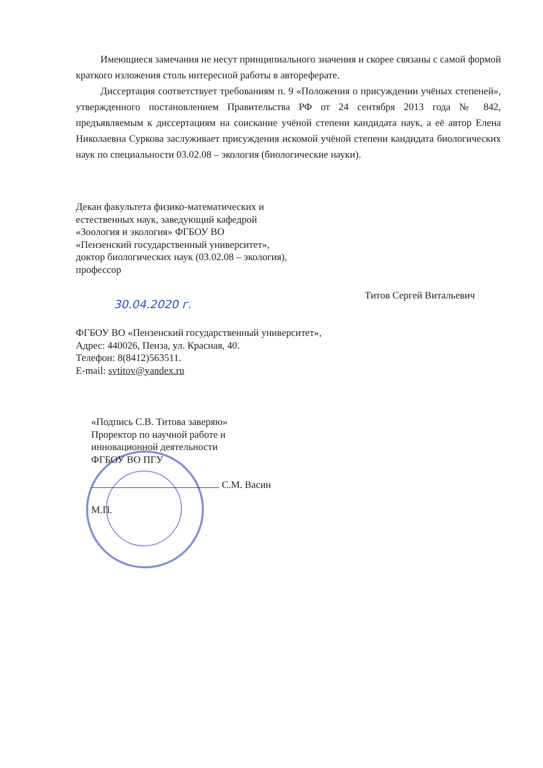Имеющиеся замечания не несут принципиального значения и скорее связаны с самой формой краткого изложения столь интересной работы в автореферате.
Диссертация соответствует требованиям п. 9 «Положения о присуждении учёных степеней», утвержденного постановлением Правительства РФ от 24 сентября 2013 года № 842, предъявляемым к диссертациям на соискание учёной степени кандидата наук, а её автор Елена Николаевна Суркова заслуживает присуждения искомой учёной степени кандидата биологических наук по специальности 03.02.08 – экология (биологические науки).
Декан факультета физико-математических и
естественных наук, заведующий кафедрой
«Зоология и экология» ФГБОУ ВО
«Пензенский государственный университет»,
доктор биологических наук (03.02.08 – экология),
профессор
Титов Сергей Витальевич
30.04.2020 г.
ФГБОУ ВО «Пензенский государственный университет»,
Адрес: 440026, Пенза, ул. Красная, 40.
Телефон: 8(8412)563511.
E-mail: svtitov@yandex.ru
«Подпись С.В. Титова заверяю»
Проректор по научной работе и
инновационной деятельности
ФГБОУ ВО ПГУ
С.М. Васин
М.П.